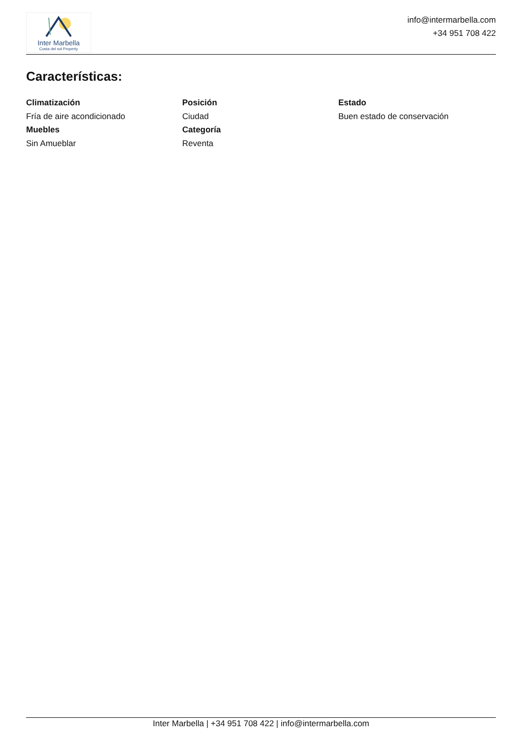Inter Marbella
Costa del sol Property
info@intermarbella.com
+34 951 708 422
Características:
Climatización
Fría de aire acondicionado
Posición
Ciudad
Estado
Buen estado de conservación
Muebles
Sin Amueblar
Categoría
Reventa
Inter Marbella | +34 951 708 422 | info@intermarbella.com